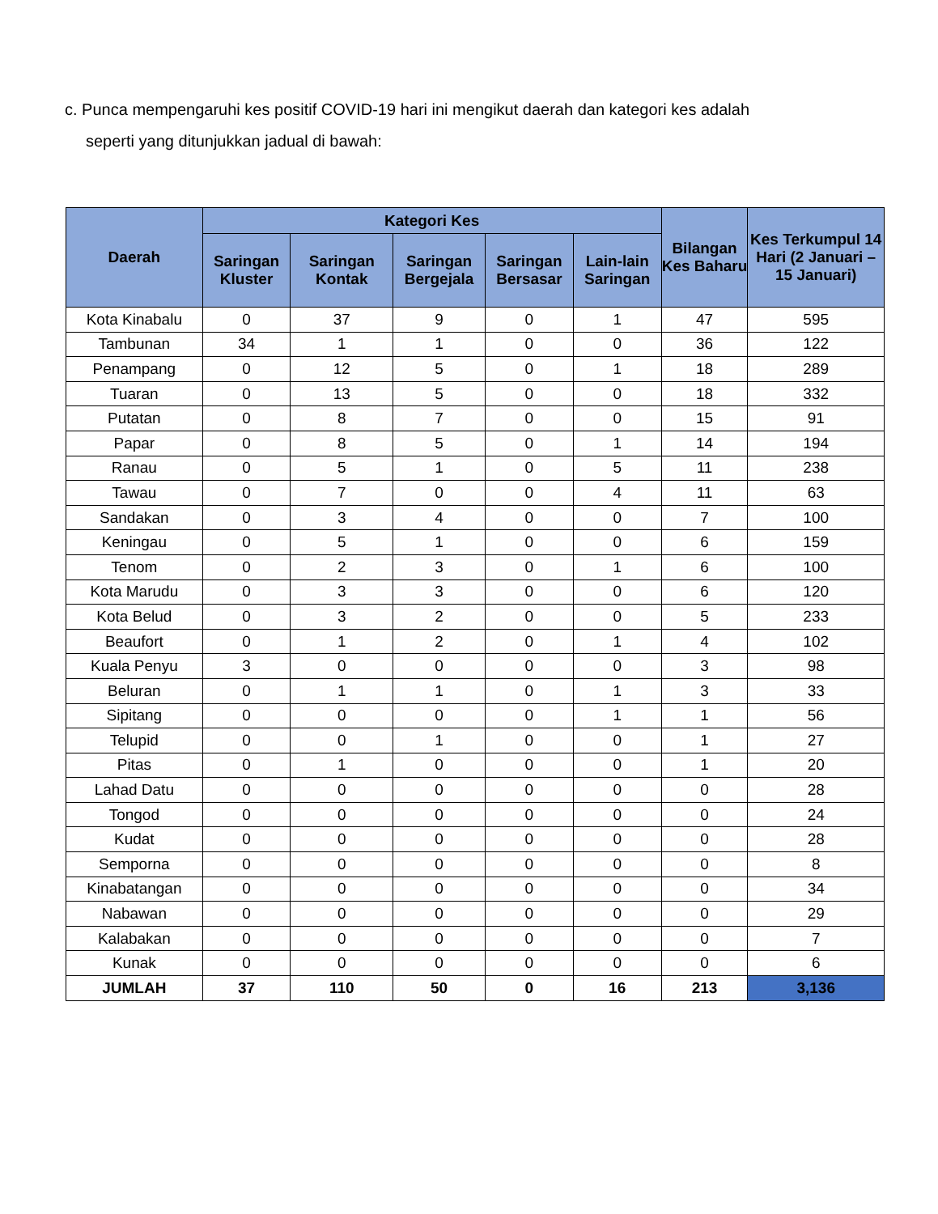c. Punca mempengaruhi kes positif COVID-19 hari ini mengikut daerah dan kategori kes adalah
seperti yang ditunjukkan jadual di bawah:
| Daerah | Kategori Kes | | | | | Bilangan Kes Baharu | Kes Terkumpul 14 Hari (2 Januari – 15 Januari) |
| --- | --- | --- | --- | --- | --- | --- | --- |
| | Saringan Kluster | Saringan Kontak | Saringan Bergejala | Saringan Bersasar | Lain-lain Saringan | | |
| Kota Kinabalu | 0 | 37 | 9 | 0 | 1 | 47 | 595 |
| Tambunan | 34 | 1 | 1 | 0 | 0 | 36 | 122 |
| Penampang | 0 | 12 | 5 | 0 | 1 | 18 | 289 |
| Tuaran | 0 | 13 | 5 | 0 | 0 | 18 | 332 |
| Putatan | 0 | 8 | 7 | 0 | 0 | 15 | 91 |
| Papar | 0 | 8 | 5 | 0 | 1 | 14 | 194 |
| Ranau | 0 | 5 | 1 | 0 | 5 | 11 | 238 |
| Tawau | 0 | 7 | 0 | 0 | 4 | 11 | 63 |
| Sandakan | 0 | 3 | 4 | 0 | 0 | 7 | 100 |
| Keningau | 0 | 5 | 1 | 0 | 0 | 6 | 159 |
| Tenom | 0 | 2 | 3 | 0 | 1 | 6 | 100 |
| Kota Marudu | 0 | 3 | 3 | 0 | 0 | 6 | 120 |
| Kota Belud | 0 | 3 | 2 | 0 | 0 | 5 | 233 |
| Beaufort | 0 | 1 | 2 | 0 | 1 | 4 | 102 |
| Kuala Penyu | 3 | 0 | 0 | 0 | 0 | 3 | 98 |
| Beluran | 0 | 1 | 1 | 0 | 1 | 3 | 33 |
| Sipitang | 0 | 0 | 0 | 0 | 1 | 1 | 56 |
| Telupid | 0 | 0 | 1 | 0 | 0 | 1 | 27 |
| Pitas | 0 | 1 | 0 | 0 | 0 | 1 | 20 |
| Lahad Datu | 0 | 0 | 0 | 0 | 0 | 0 | 28 |
| Tongod | 0 | 0 | 0 | 0 | 0 | 0 | 24 |
| Kudat | 0 | 0 | 0 | 0 | 0 | 0 | 28 |
| Semporna | 0 | 0 | 0 | 0 | 0 | 0 | 8 |
| Kinabatangan | 0 | 0 | 0 | 0 | 0 | 0 | 34 |
| Nabawan | 0 | 0 | 0 | 0 | 0 | 0 | 29 |
| Kalabakan | 0 | 0 | 0 | 0 | 0 | 0 | 7 |
| Kunak | 0 | 0 | 0 | 0 | 0 | 0 | 6 |
| JUMLAH | 37 | 110 | 50 | 0 | 16 | 213 | 3,136 |